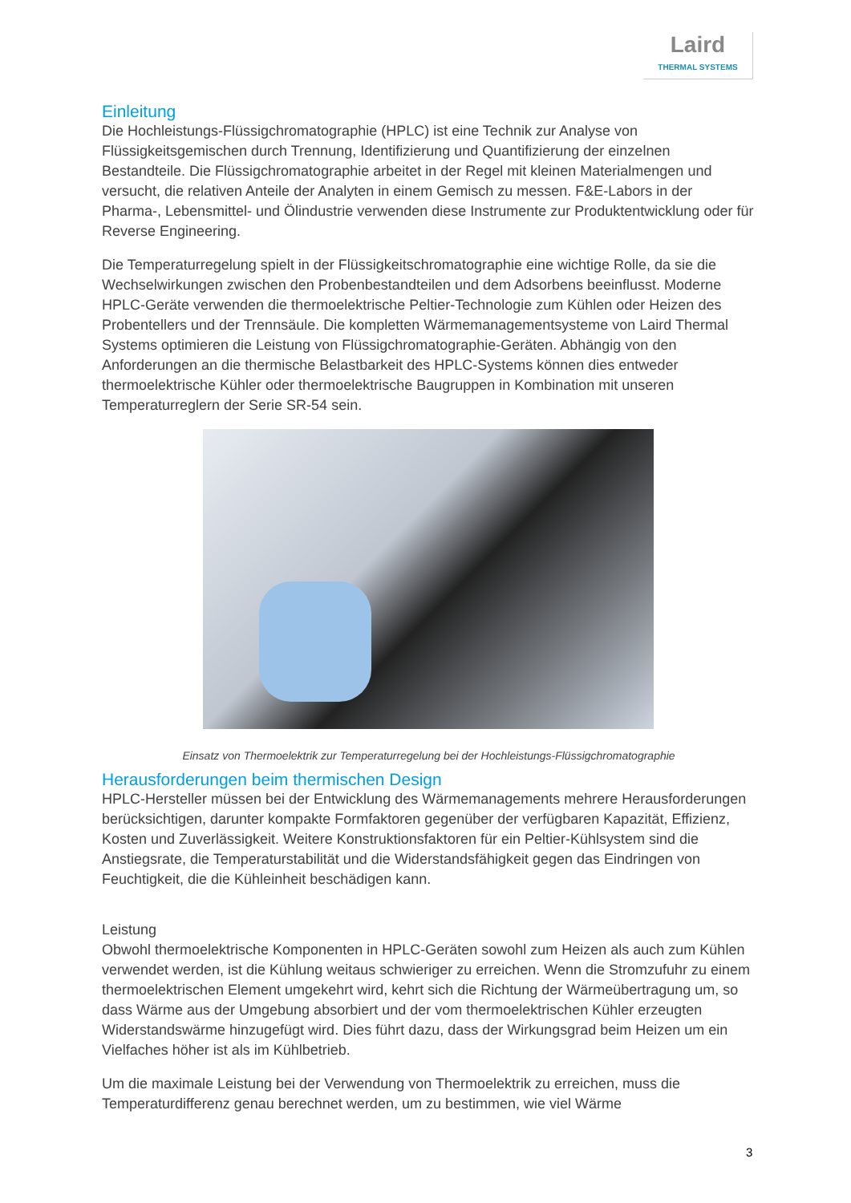Laird
THERMAL SYSTEMS
Einleitung
Die Hochleistungs-Flüssigchromatographie (HPLC) ist eine Technik zur Analyse von Flüssigkeitsgemischen durch Trennung, Identifizierung und Quantifizierung der einzelnen Bestandteile. Die Flüssigchromatographie arbeitet in der Regel mit kleinen Materialmengen und versucht, die relativen Anteile der Analyten in einem Gemisch zu messen. F&E-Labors in der Pharma-, Lebensmittel- und Ölindustrie verwenden diese Instrumente zur Produktentwicklung oder für Reverse Engineering.
Die Temperaturregelung spielt in der Flüssigkeitschromatographie eine wichtige Rolle, da sie die Wechselwirkungen zwischen den Probenbestandteilen und dem Adsorbens beeinflusst. Moderne HPLC-Geräte verwenden die thermoelektrische Peltier-Technologie zum Kühlen oder Heizen des Probentellers und der Trennsäule. Die kompletten Wärmemanagementsysteme von Laird Thermal Systems optimieren die Leistung von Flüssigchromatographie-Geräten. Abhängig von den Anforderungen an die thermische Belastbarkeit des HPLC-Systems können dies entweder thermoelektrische Kühler oder thermoelektrische Baugruppen in Kombination mit unseren Temperaturreglern der Serie SR-54 sein.
Einsatz von Thermoelektrik zur Temperaturregelung bei der Hochleistungs-Flüssigchromatographie
Herausforderungen beim thermischen Design
HPLC-Hersteller müssen bei der Entwicklung des Wärmemanagements mehrere Herausforderungen berücksichtigen, darunter kompakte Formfaktoren gegenüber der verfügbaren Kapazität, Effizienz, Kosten und Zuverlässigkeit. Weitere Konstruktionsfaktoren für ein Peltier-Kühlsystem sind die Anstiegsrate, die Temperaturstabilität und die Widerstandsfähigkeit gegen das Eindringen von Feuchtigkeit, die die Kühleinheit beschädigen kann.
Leistung
Obwohl thermoelektrische Komponenten in HPLC-Geräten sowohl zum Heizen als auch zum Kühlen verwendet werden, ist die Kühlung weitaus schwieriger zu erreichen. Wenn die Stromzufuhr zu einem thermoelektrischen Element umgekehrt wird, kehrt sich die Richtung der Wärmeübertragung um, so dass Wärme aus der Umgebung absorbiert und der vom thermoelektrischen Kühler erzeugten Widerstandswärme hinzugefügt wird. Dies führt dazu, dass der Wirkungsgrad beim Heizen um ein Vielfaches höher ist als im Kühlbetrieb.
Um die maximale Leistung bei der Verwendung von Thermoelektrik zu erreichen, muss die Temperaturdifferenz genau berechnet werden, um zu bestimmen, wie viel Wärme
3